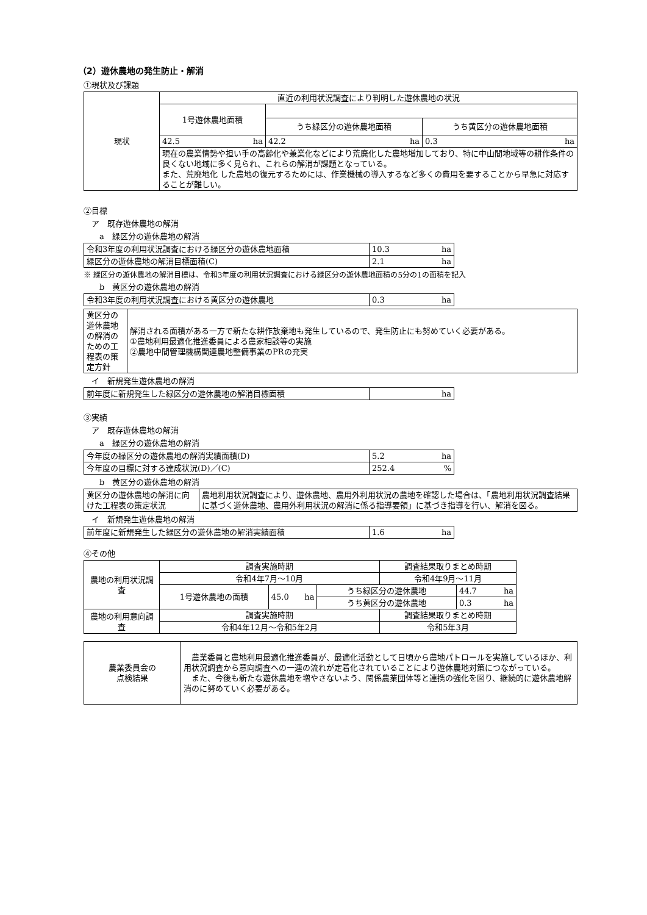（2）遊休農地の発生防止・解消
①現状及び課題
| 現状 | 直近の利用状況調査により判明した遊休農地の状況 | | |
| | 1号遊休農地面積 | | |
| | | うち緑区分の遊休農地面積 | うち黄区分の遊休農地面積 |
| | 42.5 ha | 42.2 ha | 0.3 ha |
| | 現在の農業情勢や担い手の高齢化や兼業化などにより荒廃化した農地増加しており、特に中山間地域等の耕作条件の良くない地域に多く見られ、これらの解消が課題となっている。 また、荒廃地化 した農地の復元するためには、作業機械の導入するなど多くの費用を要することから早急に対応することが難しい。 | | |
②目標
　ア　既存遊休農地の解消
　　a　緑区分の遊休農地の解消
| 令和3年度の利用状況調査における緑区分の遊休農地面積 | 10.3 ha |
| 緑区分の遊休農地の解消目標面積(C) | 2.1 ha |
※ 緑区分の遊休農地の解消目標は、令和3年度の利用状況調査における緑区分の遊休農地面積の5分の1の面積を記入
　　b　黄区分の遊休農地の解消
| 令和3年度の利用状況調査における黄区分の遊休農地 | 0.3 ha |
| 黄区分の遊休農地の解消のための工程表の策定方針 | 解消される面積がある一方で新たな耕作放棄地も発生しているので、発生防止にも努めていく必要がある。 ①農地利用最適化推進委員による農家相談等の実施 ②農地中間管理機構関連農地整備事業のPRの充実 |
　イ　新規発生遊休農地の解消
| 前年度に新規発生した緑区分の遊休農地の解消目標面積 | ha |
③実績
　ア　既存遊休農地の解消
　　a　緑区分の遊休農地の解消
| 今年度の緑区分の遊休農地の解消実績面積(D) | 5.2 ha |
| 今年度の目標に対する達成状況(D)／(C) | 252.4 % |
　　b　黄区分の遊休農地の解消
| 黄区分の遊休農地の解消に向けた工程表の策定状況 | 農地利用状況調査により、遊休農地、農用外利用状況の農地を確認した場合は、「農地利用状況調査結果に基づく遊休農地、農用外利用状況の解消に係る指導要領」に基づき指導を行い、解消を図る。 |
　イ　新規発生遊休農地の解消
| 前年度に新規発生した緑区分の遊休農地の解消実績面積 | 1.6 ha |
④その他
| 農地の利用状況調査 | 調査実施時期 | | | 調査結果取りまとめ時期 | |
| | 令和4年7月～10月 | | | 令和4年9月～11月 | |
| | 1号遊休農地の面積 | 45.0 ha | うち緑区分の遊休農地 | | 44.7 ha |
| | | | うち黄区分の遊休農地 | | 0.3 ha |
| 農地の利用意向調査 | 調査実施時期 | | | 調査結果取りまとめ時期 | |
| | 令和4年12月～令和5年2月 | | | 令和5年3月 | |
| 農業委員会の 点検結果 | 農業委員と農地利用最適化推進委員が、最適化活動として日頃から農地パトロールを実施しているほか、利用状況調査から意向調査への一連の流れが定着化されていることにより遊休農地対策につながっている。 また、今後も新たな遊休農地を増やさないよう、関係農業団体等と連携の強化を図り、継続的に遊休農地解消のに努めていく必要がある。 |